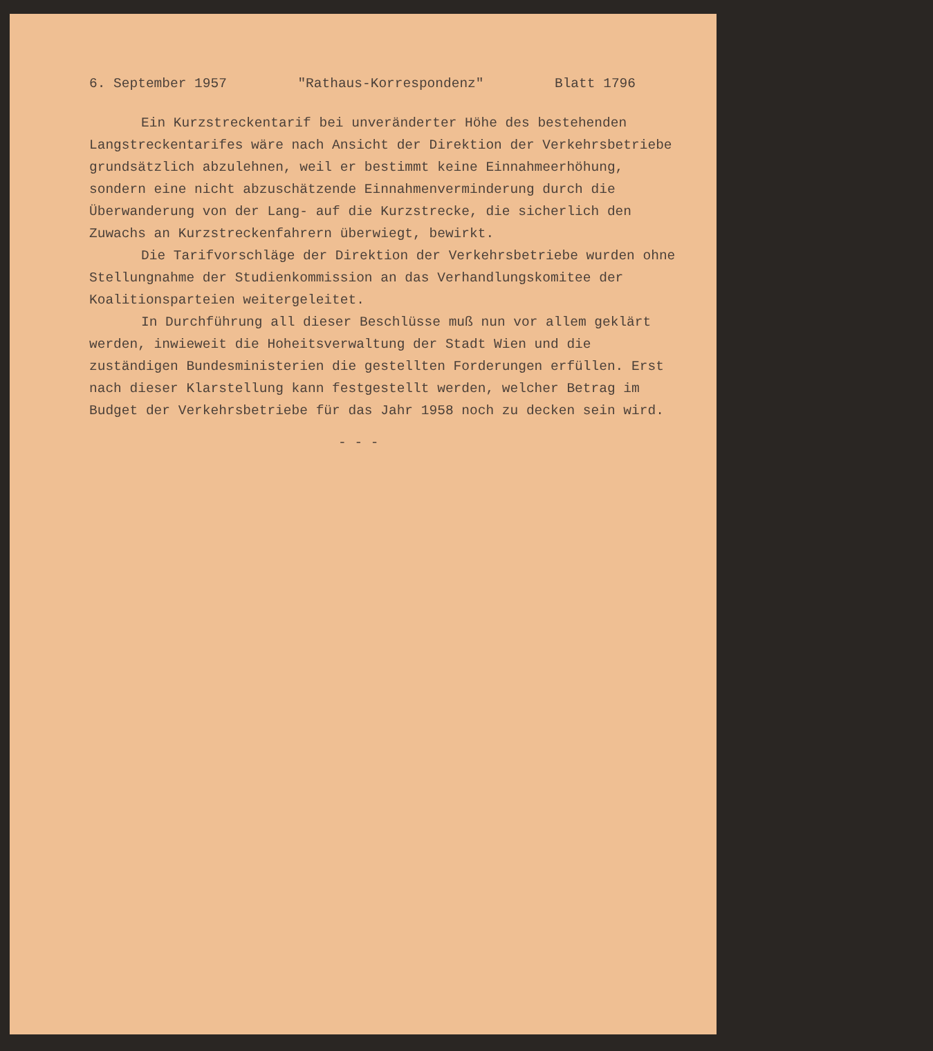6. September 1957 "Rathaus-Korrespondenz" Blatt 1796
Ein Kurzstreckentarif bei unveränderter Höhe des bestehenden Langstreckentarifes wäre nach Ansicht der Direktion der Verkehrsbetriebe grundsätzlich abzulehnen, weil er bestimmt keine Einnahmeerhöhung, sondern eine nicht abzuschätzende Einnahmenverminderung durch die Überwanderung von der Lang- auf die Kurzstrecke, die sicherlich den Zuwachs an Kurzstreckenfahrern überwiegt, bewirkt.
Die Tarifvorschläge der Direktion der Verkehrsbetriebe wurden ohne Stellungnahme der Studienkommission an das Verhandlungskomitee der Koalitionsparteien weitergeleitet.
In Durchführung all dieser Beschlüsse muß nun vor allem geklärt werden, inwieweit die Hoheitsverwaltung der Stadt Wien und die zuständigen Bundesministerien die gestellten Forderungen erfüllen. Erst nach dieser Klarstellung kann festgestellt werden, welcher Betrag im Budget der Verkehrsbetriebe für das Jahr 1958 noch zu decken sein wird.
- - -